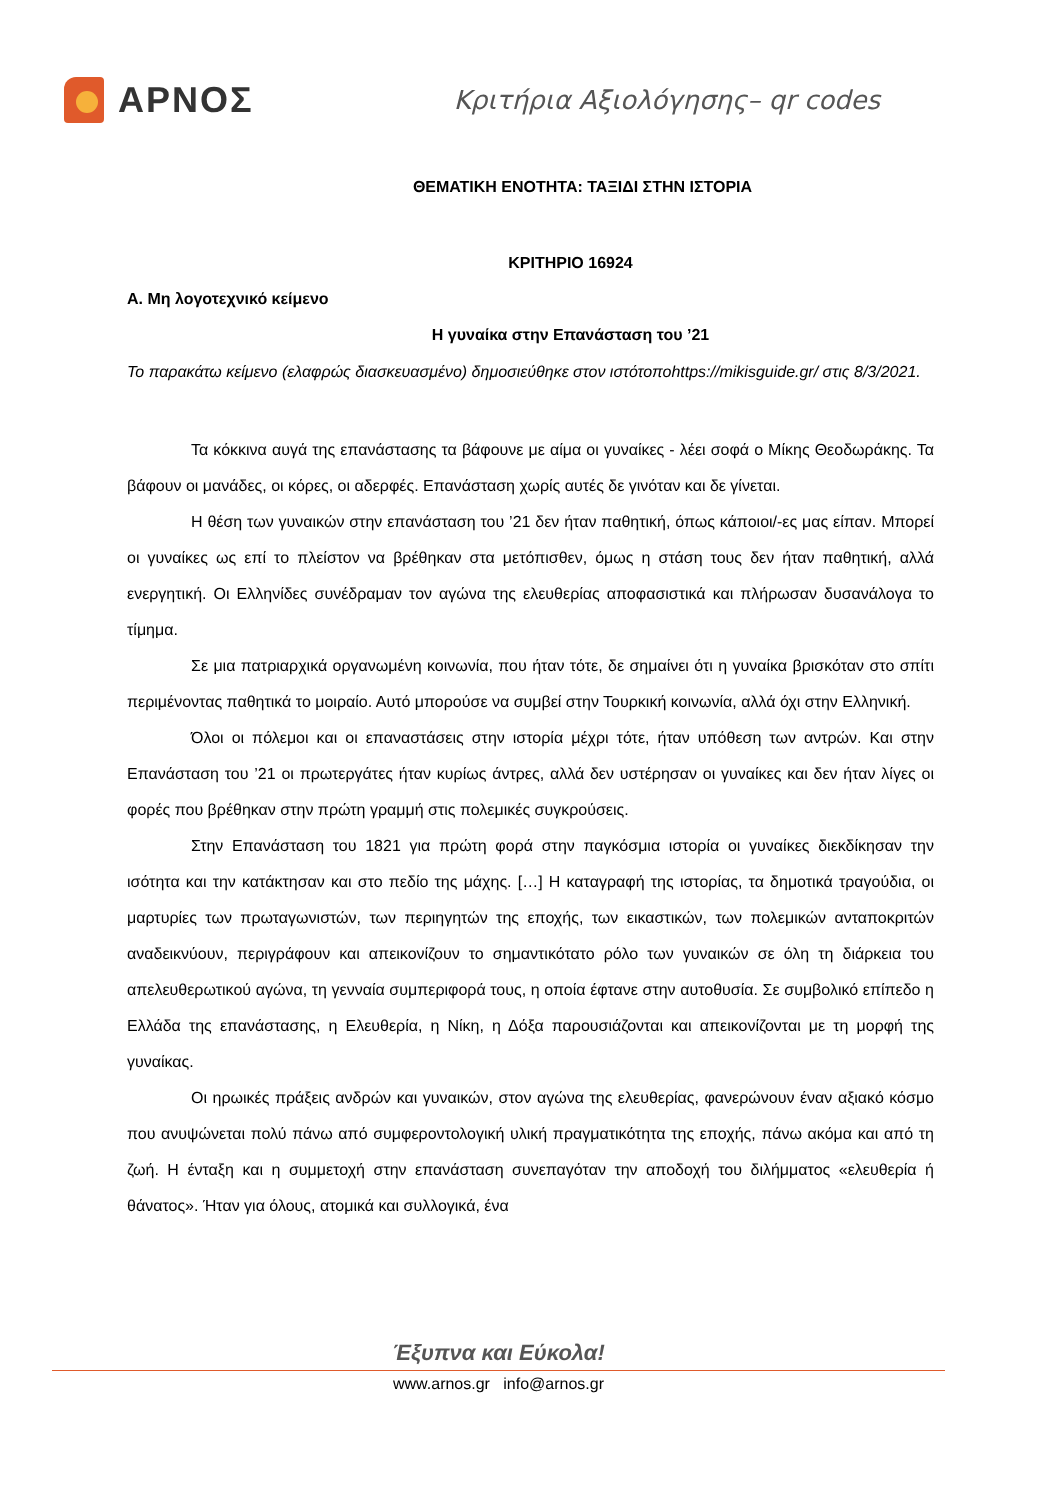ΑΡΝΟΣ
Κριτήρια Αξιολόγησης– qr codes
ΘΕΜΑΤΙΚΗ ΕΝΟΤΗΤΑ: ΤΑΞΙΔΙ ΣΤΗΝ ΙΣΤΟΡΙΑ
ΚΡΙΤΗΡΙΟ 16924
Α. Μη λογοτεχνικό κείμενο
Η γυναίκα στην Επανάσταση του ’21
Το παρακάτω κείμενο (ελαφρώς διασκευασμένο) δημοσιεύθηκε στον ιστότοποhttps://mikisguide.gr/ στις 8/3/2021.
Τα κόκκινα αυγά της επανάστασης τα βάφουνε με αίμα οι γυναίκες - λέει σοφά ο Μίκης Θεοδωράκης. Τα βάφουν οι μανάδες, οι κόρες, οι αδερφές. Επανάσταση χωρίς αυτές δε γινόταν και δε γίνεται.
Η θέση των γυναικών στην επανάσταση του ’21 δεν ήταν παθητική, όπως κάποιοι/-ες μας είπαν. Μπορεί οι γυναίκες ως επί το πλείστον να βρέθηκαν στα μετόπισθεν, όμως η στάση τους δεν ήταν παθητική, αλλά ενεργητική. Οι Ελληνίδες συνέδραμαν τον αγώνα της ελευθερίας αποφασιστικά και πλήρωσαν δυσανάλογα το τίμημα.
Σε μια πατριαρχικά οργανωμένη κοινωνία, που ήταν τότε, δε σημαίνει ότι η γυναίκα βρισκόταν στο σπίτι περιμένοντας παθητικά το μοιραίο. Αυτό μπορούσε να συμβεί στην Τουρκική κοινωνία, αλλά όχι στην Ελληνική.
Όλοι οι πόλεμοι και οι επαναστάσεις στην ιστορία μέχρι τότε, ήταν υπόθεση των αντρών. Και στην Επανάσταση του ’21 οι πρωτεργάτες ήταν κυρίως άντρες, αλλά δεν υστέρησαν οι γυναίκες και δεν ήταν λίγες οι φορές που βρέθηκαν στην πρώτη γραμμή στις πολεμικές συγκρούσεις.
Στην Επανάσταση του 1821 για πρώτη φορά στην παγκόσμια ιστορία οι γυναίκες διεκδίκησαν την ισότητα και την κατάκτησαν και στο πεδίο της μάχης. […] Η καταγραφή της ιστορίας, τα δημοτικά τραγούδια, οι μαρτυρίες των πρωταγωνιστών, των περιηγητών της εποχής, των εικαστικών, των πολεμικών ανταποκριτών αναδεικνύουν, περιγράφουν και απεικονίζουν το σημαντικότατο ρόλο των γυναικών σε όλη τη διάρκεια του απελευθερωτικού αγώνα, τη γενναία συμπεριφορά τους, η οποία έφτανε στην αυτοθυσία. Σε συμβολικό επίπεδο η Ελλάδα της επανάστασης, η Ελευθερία, η Νίκη, η Δόξα παρουσιάζονται και απεικονίζονται με τη μορφή της γυναίκας.
Οι ηρωικές πράξεις ανδρών και γυναικών, στον αγώνα της ελευθερίας, φανερώνουν έναν αξιακό κόσμο που ανυψώνεται πολύ πάνω από συμφεροντολογική υλική πραγματικότητα της εποχής, πάνω ακόμα και από τη ζωή. Η ένταξη και η συμμετοχή στην επανάσταση συνεπαγόταν την αποδοχή του διλήμματος «ελευθερία ή θάνατος». Ήταν για όλους, ατομικά και συλλογικά, ένα
Έξυπνα και Εύκολα!
www.arnos.gr info@arnos.gr